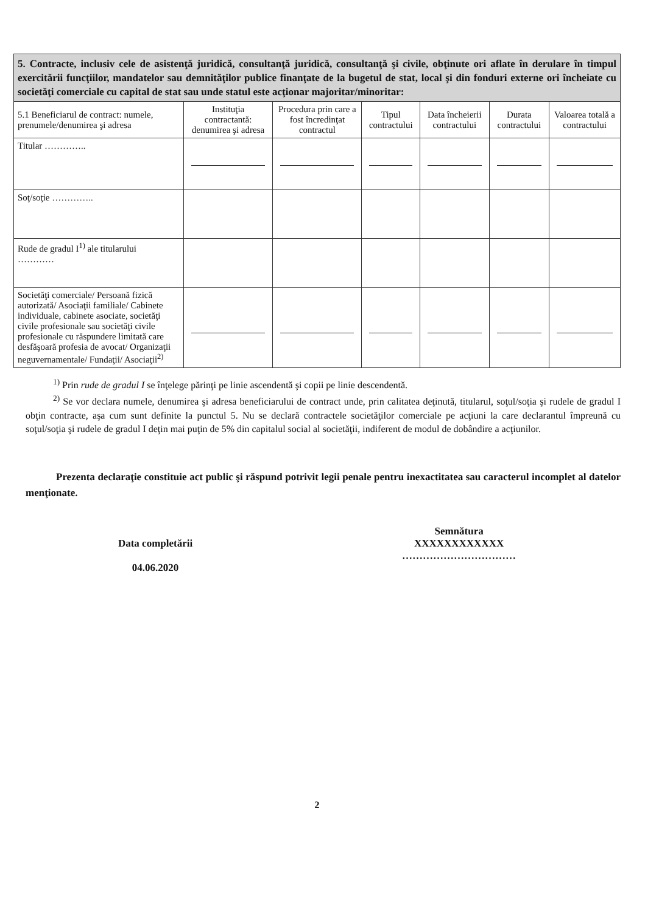5. Contracte, inclusiv cele de asistenţă juridică, consultanţă juridică, consultanţă şi civile, obţinute ori aflate în derulare în timpul exercitării funcţiilor, mandatelor sau demnităţilor publice finanţate de la bugetul de stat, local şi din fonduri externe ori încheiate cu societăţi comerciale cu capital de stat sau unde statul este acţionar majoritar/minoritar:
| 5.1 Beneficiarul de contract: numele, prenumele/denumirea şi adresa | Instituţia contractantă: denumirea şi adresa | Procedura prin care a fost încredinţat contractul | Tipul contractului | Data încheierii contractului | Durata contractului | Valoarea totală a contractului |
| --- | --- | --- | --- | --- | --- | --- |
| Titular ………….. | | | | | | |
| Soţ/soţie ………….. | | | | | | |
| Rude de gradul I<sup>1)</sup> ale titularului ………… | | | | | | |
| Societăţi comerciale/ Persoană fizică autorizată/ Asociaţii familiale/ Cabinete individuale, cabinete asociate, societăţi civile profesionale sau societăţi civile profesionale cu răspundere limitată care desfăşoară profesia de avocat/ Organizaţii neguvernamentale/ Fundaţii/ Asociaţii<sup>2)</sup> | | | | | | |
<sup>1)</sup> Prin rude de gradul I se înţelege părinţi pe linie ascendentă şi copii pe linie descendentă.
<sup>2)</sup> Se vor declara numele, denumirea şi adresa beneficiarului de contract unde, prin calitatea deţinută, titularul, soţul/soţia şi rudele de gradul I obţin contracte, aşa cum sunt definite la punctul 5. Nu se declară contractele societăţilor comerciale pe acţiuni la care declarantul împreună cu soţul/soţia şi rudele de gradul I deţin mai puţin de 5% din capitalul social al societăţii, indiferent de modul de dobândire a acţiunilor.
Prezenta declaraţie constituie act public şi răspund potrivit legii penale pentru inexactitatea sau caracterul incomplet al datelor menţionate.
Data completării
04.06.2020
Semnătura
XXXXXXXXXXXX
……………………………
2